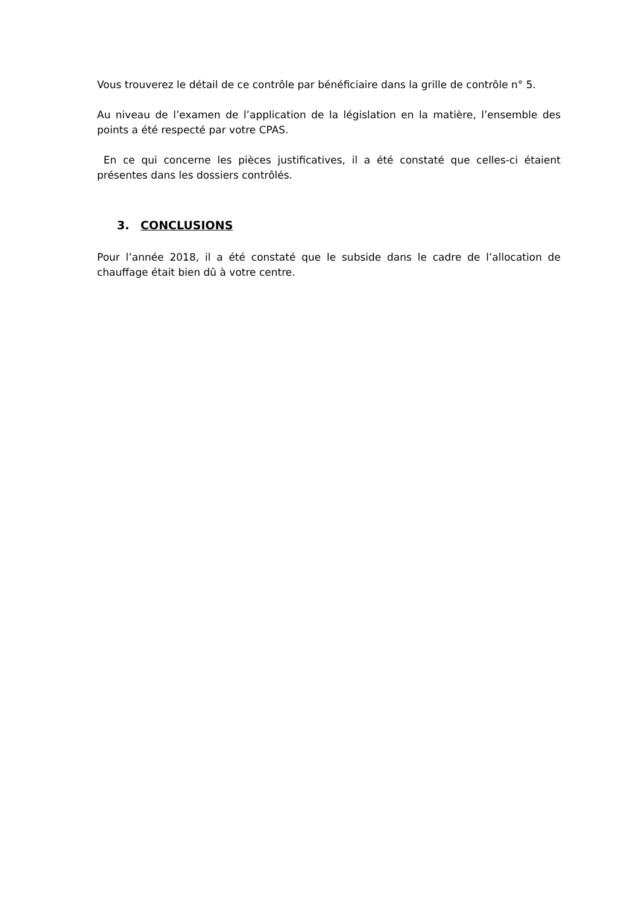Vous trouverez le détail de ce contrôle par bénéficiaire dans la grille de contrôle n° 5.
Au niveau de l’examen de l’application de la législation en la matière, l’ensemble des points a été respecté par votre CPAS.
En ce qui concerne les pièces justificatives, il a été constaté que celles-ci étaient présentes dans les dossiers contrôlés.
3. CONCLUSIONS
Pour l’année 2018, il a été constaté que le subside dans le cadre de l’allocation de chauffage était bien dû à votre centre.